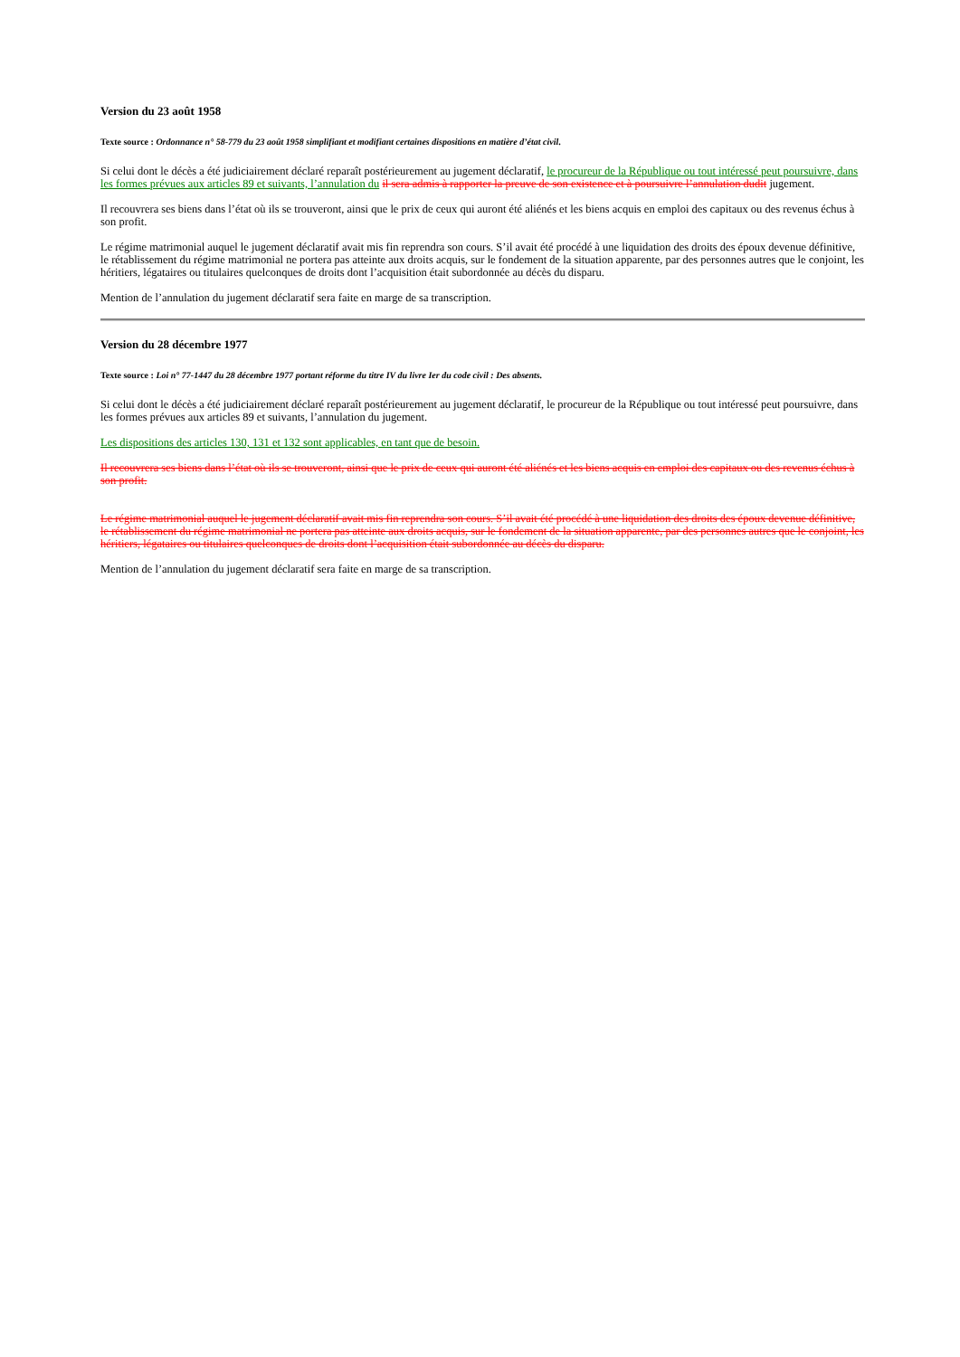Version du 23 août 1958
Texte source : Ordonnance n° 58-779 du 23 août 1958 simplifiant et modifiant certaines dispositions en matière d’état civil.
Si celui dont le décès a été judiciairement déclaré reparaît postérieurement au jugement déclaratif, le procureur de la République ou tout intéressé peut poursuivre, dans les formes prévues aux articles 89 et suivants, l’annulation du il sera admis à rapporter la preuve de son existence et à poursuivre l’annulation dudit jugement.
Il recouvrera ses biens dans l’état où ils se trouveront, ainsi que le prix de ceux qui auront été aliénés et les biens acquis en emploi des capitaux ou des revenus échus à son profit.
Le régime matrimonial auquel le jugement déclaratif avait mis fin reprendra son cours. S’il avait été procédé à une liquidation des droits des époux devenue définitive, le rétablissement du régime matrimonial ne portera pas atteinte aux droits acquis, sur le fondement de la situation apparente, par des personnes autres que le conjoint, les héritiers, légataires ou titulaires quelconques de droits dont l’acquisition était subordonnée au décès du disparu.
Mention de l’annulation du jugement déclaratif sera faite en marge de sa transcription.
Version du 28 décembre 1977
Texte source : Loi n° 77-1447 du 28 décembre 1977 portant réforme du titre IV du livre Ier du code civil : Des absents.
Si celui dont le décès a été judiciairement déclaré reparaît postérieurement au jugement déclaratif, le procureur de la République ou tout intéressé peut poursuivre, dans les formes prévues aux articles 89 et suivants, l’annulation du jugement.
Les dispositions des articles 130, 131 et 132 sont applicables, en tant que de besoin.
Il recouvrera ses biens dans l’état où ils se trouveront, ainsi que le prix de ceux qui auront été aliénés et les biens acquis en emploi des capitaux ou des revenus échus à son profit.
Le régime matrimonial auquel le jugement déclaratif avait mis fin reprendra son cours. S’il avait été procédé à une liquidation des droits des époux devenue définitive, le rétablissement du régime matrimonial ne portera pas atteinte aux droits acquis, sur le fondement de la situation apparente, par des personnes autres que le conjoint, les héritiers, légataires ou titulaires quelconques de droits dont l’acquisition était subordonnée au décès du disparu.
Mention de l’annulation du jugement déclaratif sera faite en marge de sa transcription.